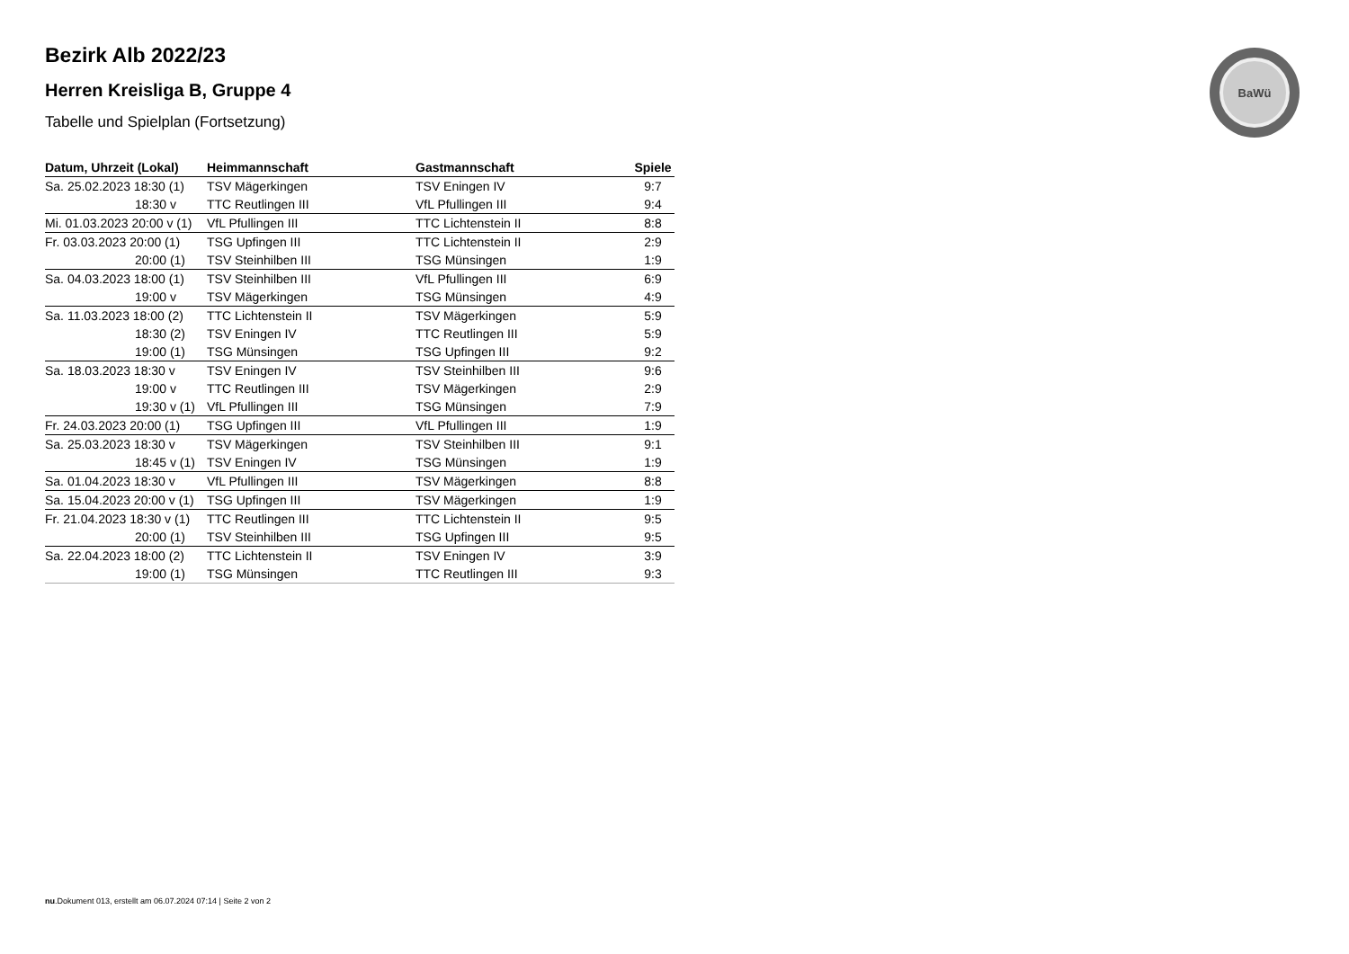BaWü
Bezirk Alb 2022/23
Herren Kreisliga B, Gruppe 4
Tabelle und Spielplan (Fortsetzung)
| Datum, Uhrzeit (Lokal) | Heimmannschaft | Gastmannschaft | Spiele |
| --- | --- | --- | --- |
| Sa. 25.02.2023 18:30 (1) | TSV Mägerkingen | TSV Eningen IV | 9:7 |
| 18:30 v | TTC Reutlingen III | VfL Pfullingen III | 9:4 |
| Mi. 01.03.2023 20:00 v (1) | VfL Pfullingen III | TTC Lichtenstein II | 8:8 |
| Fr. 03.03.2023 20:00 (1) | TSG Upfingen III | TTC Lichtenstein II | 2:9 |
| 20:00 (1) | TSV Steinhilben III | TSG Münsingen | 1:9 |
| Sa. 04.03.2023 18:00 (1) | TSV Steinhilben III | VfL Pfullingen III | 6:9 |
| 19:00 v | TSV Mägerkingen | TSG Münsingen | 4:9 |
| Sa. 11.03.2023 18:00 (2) | TTC Lichtenstein II | TSV Mägerkingen | 5:9 |
| 18:30 (2) | TSV Eningen IV | TTC Reutlingen III | 5:9 |
| 19:00 (1) | TSG Münsingen | TSG Upfingen III | 9:2 |
| Sa. 18.03.2023 18:30 v | TSV Eningen IV | TSV Steinhilben III | 9:6 |
| 19:00 v | TTC Reutlingen III | TSV Mägerkingen | 2:9 |
| 19:30 v (1) | VfL Pfullingen III | TSG Münsingen | 7:9 |
| Fr. 24.03.2023 20:00 (1) | TSG Upfingen III | VfL Pfullingen III | 1:9 |
| Sa. 25.03.2023 18:30 v | TSV Mägerkingen | TSV Steinhilben III | 9:1 |
| 18:45 v (1) | TSV Eningen IV | TSG Münsingen | 1:9 |
| Sa. 01.04.2023 18:30 v | VfL Pfullingen III | TSV Mägerkingen | 8:8 |
| Sa. 15.04.2023 20:00 v (1) | TSG Upfingen III | TSV Mägerkingen | 1:9 |
| Fr. 21.04.2023 18:30 v (1) | TTC Reutlingen III | TTC Lichtenstein II | 9:5 |
| 20:00 (1) | TSV Steinhilben III | TSG Upfingen III | 9:5 |
| Sa. 22.04.2023 18:00 (2) | TTC Lichtenstein II | TSV Eningen IV | 3:9 |
| 19:00 (1) | TSG Münsingen | TTC Reutlingen III | 9:3 |
nu.Dokument 013, erstellt am 06.07.2024 07:14 | Seite 2 von 2